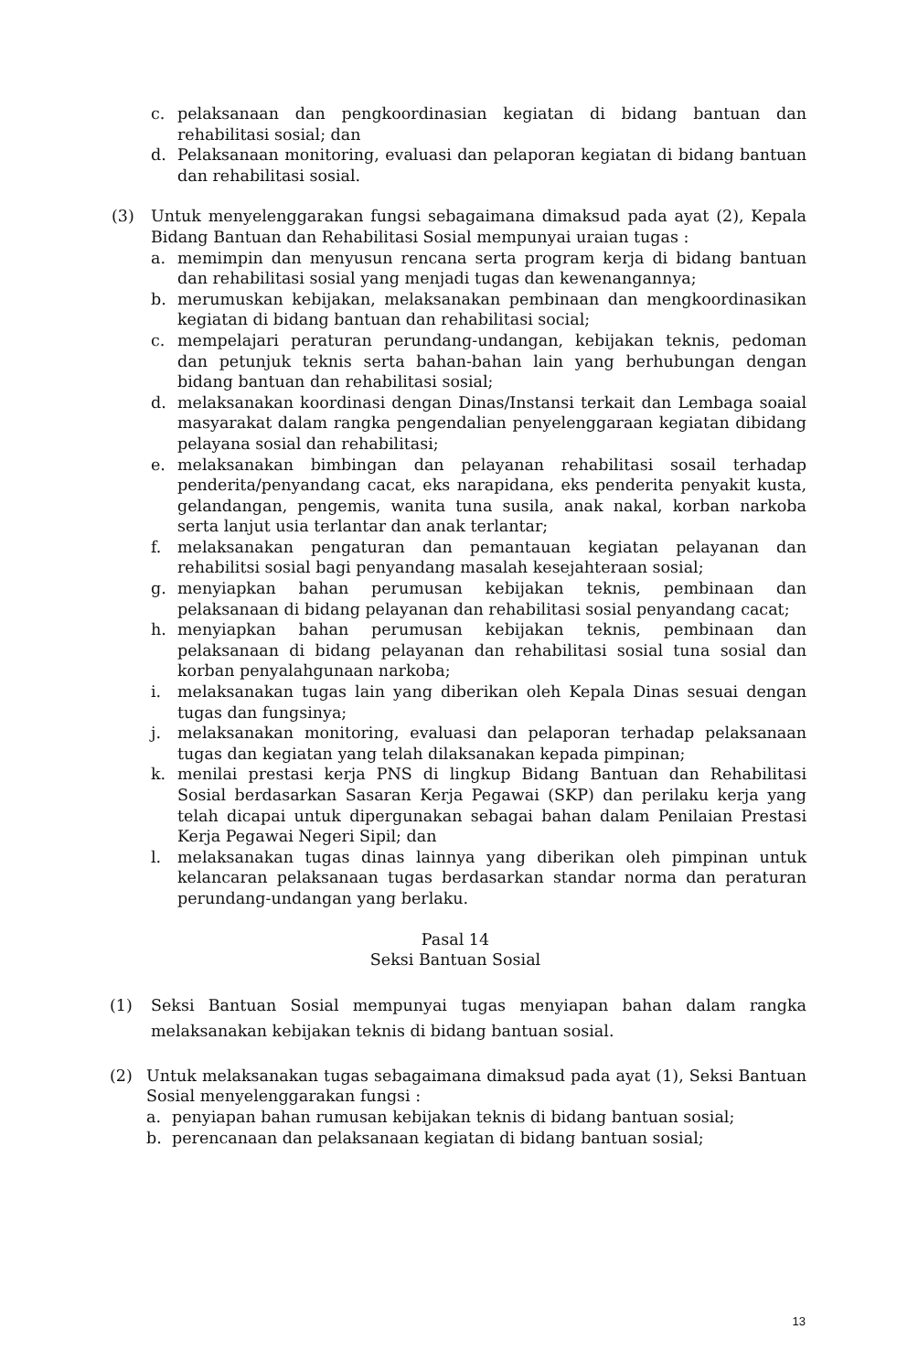c. pelaksanaan dan pengkoordinasian kegiatan di bidang bantuan dan rehabilitasi sosial; dan
d. Pelaksanaan monitoring, evaluasi dan pelaporan kegiatan di bidang bantuan dan rehabilitasi sosial.
(3) Untuk menyelenggarakan fungsi sebagaimana dimaksud pada ayat (2), Kepala Bidang Bantuan dan Rehabilitasi Sosial mempunyai uraian tugas :
a. memimpin dan menyusun rencana serta program kerja di bidang bantuan dan rehabilitasi sosial yang menjadi tugas dan kewenangannya;
b. merumuskan kebijakan, melaksanakan pembinaan dan mengkoordinasikan kegiatan di bidang bantuan dan rehabilitasi social;
c. mempelajari peraturan perundang-undangan, kebijakan teknis, pedoman dan petunjuk teknis serta bahan-bahan lain yang berhubungan dengan bidang bantuan dan rehabilitasi sosial;
d. melaksanakan koordinasi dengan Dinas/Instansi terkait dan Lembaga soaial masyarakat dalam rangka pengendalian penyelenggaraan kegiatan dibidang pelayana sosial dan rehabilitasi;
e. melaksanakan bimbingan dan pelayanan rehabilitasi sosail terhadap penderita/penyandang cacat, eks narapidana, eks penderita penyakit kusta, gelandangan, pengemis, wanita tuna susila, anak nakal, korban narkoba serta lanjut usia terlantar dan anak terlantar;
f. melaksanakan pengaturan dan pemantauan kegiatan pelayanan dan rehabilitsi sosial bagi penyandang masalah kesejahteraan sosial;
g. menyiapkan bahan perumusan kebijakan teknis, pembinaan dan pelaksanaan di bidang pelayanan dan rehabilitasi sosial penyandang cacat;
h. menyiapkan bahan perumusan kebijakan teknis, pembinaan dan pelaksanaan di bidang pelayanan dan rehabilitasi sosial tuna sosial dan korban penyalahgunaan narkoba;
i. melaksanakan tugas lain yang diberikan oleh Kepala Dinas sesuai dengan tugas dan fungsinya;
j. melaksanakan monitoring, evaluasi dan pelaporan terhadap pelaksanaan tugas dan kegiatan yang telah dilaksanakan kepada pimpinan;
k. menilai prestasi kerja PNS di lingkup Bidang Bantuan dan Rehabilitasi Sosial berdasarkan Sasaran Kerja Pegawai (SKP) dan perilaku kerja yang telah dicapai untuk dipergunakan sebagai bahan dalam Penilaian Prestasi Kerja Pegawai Negeri Sipil; dan
l. melaksanakan tugas dinas lainnya yang diberikan oleh pimpinan untuk kelancaran pelaksanaan tugas berdasarkan standar norma dan peraturan perundang-undangan yang berlaku.
Pasal 14
Seksi Bantuan Sosial
(1) Seksi Bantuan Sosial mempunyai tugas menyiapan bahan dalam rangka melaksanakan kebijakan teknis di bidang bantuan sosial.
(2) Untuk melaksanakan tugas sebagaimana dimaksud pada ayat (1), Seksi Bantuan Sosial menyelenggarakan fungsi :
a. penyiapan bahan rumusan kebijakan teknis di bidang bantuan sosial;
b. perencanaan dan pelaksanaan kegiatan di bidang bantuan sosial;
13